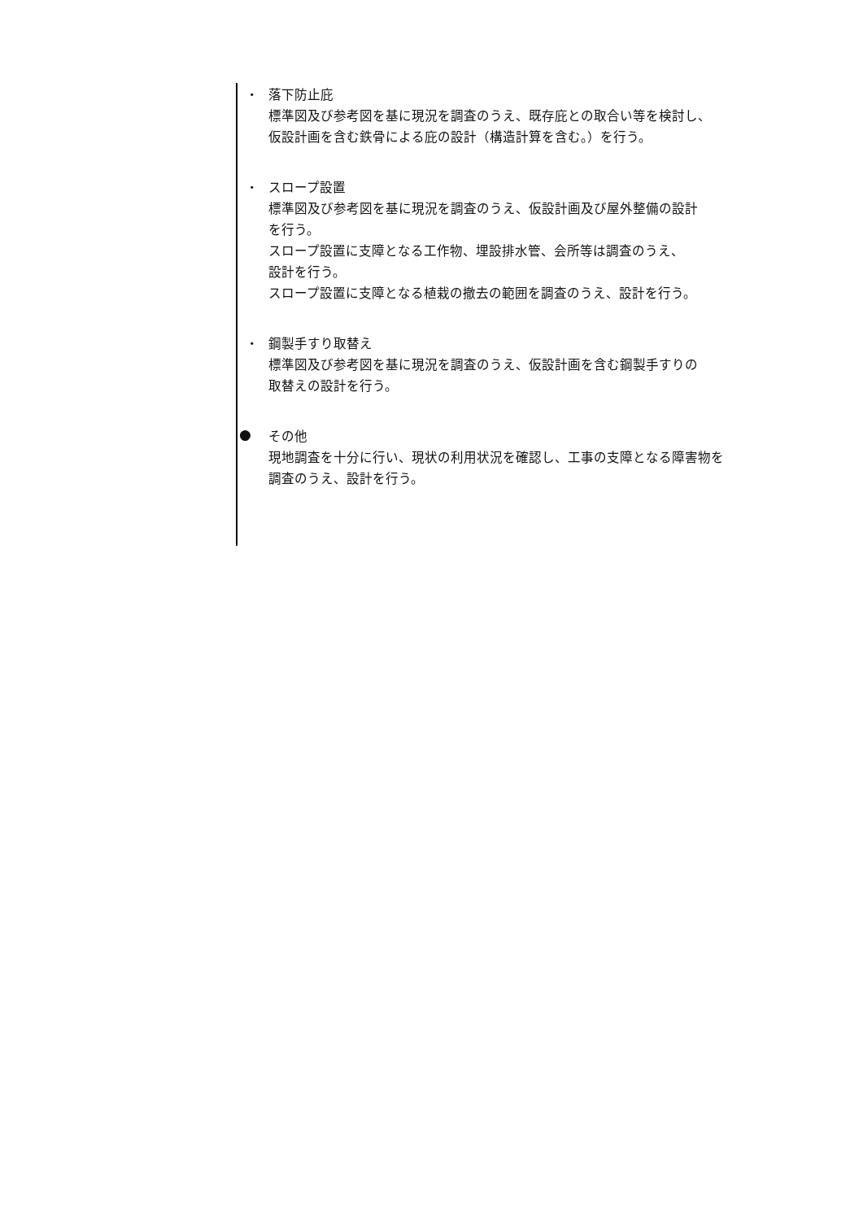・
落下防止庇
標準図及び参考図を基に現況を調査のうえ、既存庇との取合い等を検討し、
仮設計画を含む鉄骨による庇の設計（構造計算を含む。）を行う。
・
スロープ設置
標準図及び参考図を基に現況を調査のうえ、仮設計画及び屋外整備の設計
を行う。
スロープ設置に支障となる工作物、埋設排水管、会所等は調査のうえ、
設計を行う。
スロープ設置に支障となる植栽の撤去の範囲を調査のうえ、設計を行う。
・
鋼製手すり取替え
標準図及び参考図を基に現況を調査のうえ、仮設計画を含む鋼製手すりの
取替えの設計を行う。
●
その他
現地調査を十分に行い、現状の利用状況を確認し、工事の支障となる障害物を
調査のうえ、設計を行う。